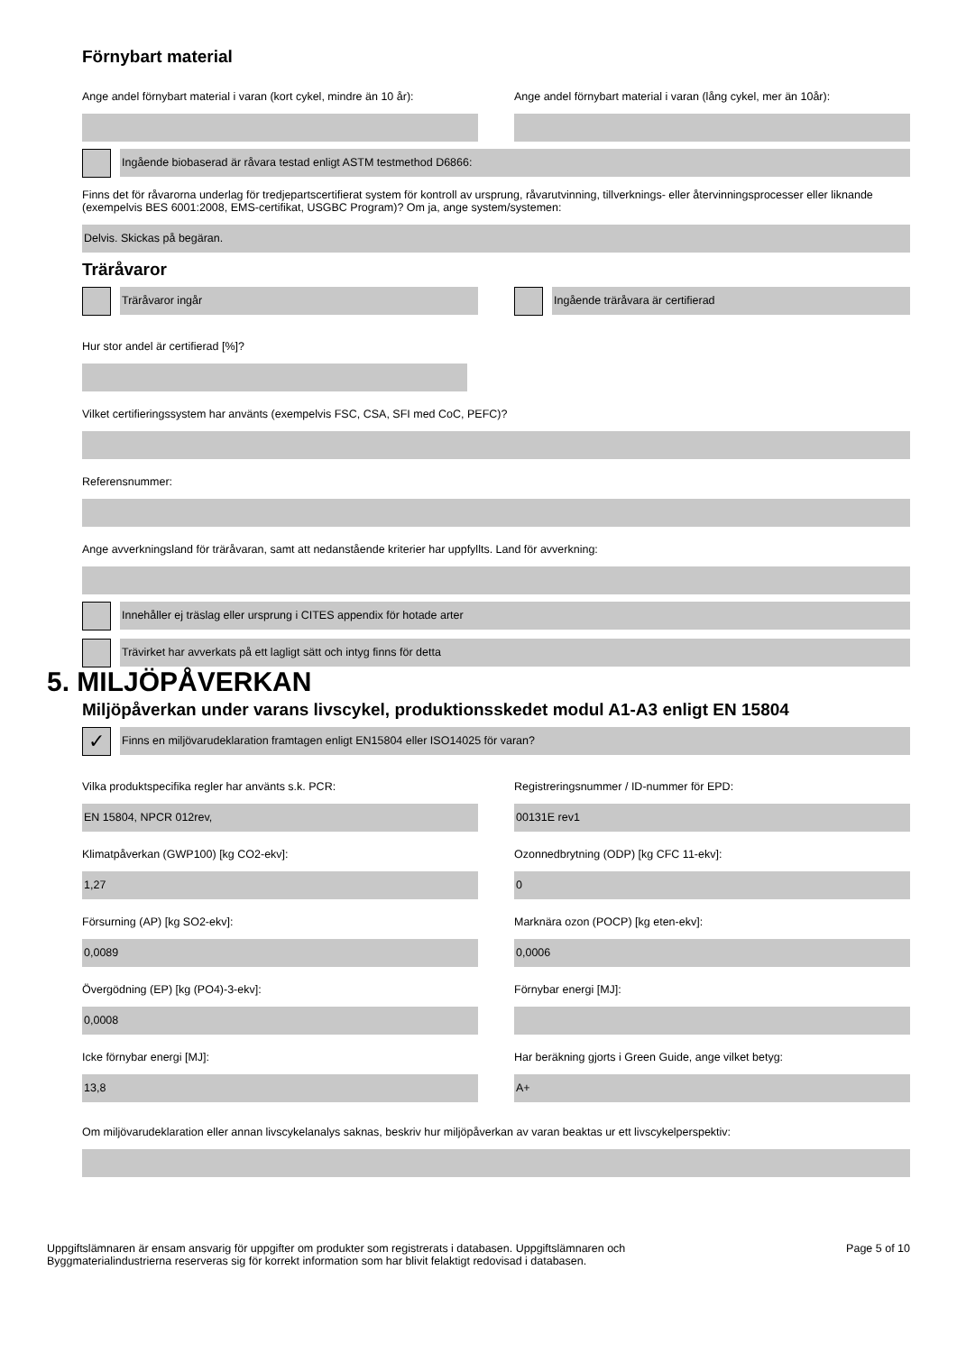Förnybart material
Ange andel förnybart material i varan (kort cykel, mindre än 10 år):
Ange andel förnybart material i varan (lång cykel, mer än 10år):
Ingående biobaserad är råvara testad enligt ASTM testmethod D6866:
Finns det för råvarorna underlag för tredjepartscertifierat system för kontroll av ursprung, råvarutvinning, tillverknings- eller återvinningsprocesser eller liknande (exempelvis BES 6001:2008, EMS-certifikat, USGBC Program)? Om ja, ange system/systemen:
Delvis. Skickas på begäran.
Träråvaror
Träråvaror ingår Ingående träråvara är certifierad
Hur stor andel är certifierad [%]?
Vilket certifieringssystem har använts (exempelvis FSC, CSA, SFI med CoC, PEFC)?
Referensnummer:
Ange avverkningsland för träråvaran, samt att nedanstående kriterier har uppfyllts. Land för avverkning:
Innehåller ej träslag eller ursprung i CITES appendix för hotade arter
Trävirket har avverkats på ett lagligt sätt och intyg finns för detta
5. MILJÖPÅVERKAN
Miljöpåverkan under varans livscykel, produktionsskedet modul A1-A3 enligt EN 15804
✓
Finns en miljövarudeklaration framtagen enligt EN15804 eller ISO14025 för varan?
Vilka produktspecifika regler har använts s.k. PCR:
EN 15804, NPCR 012rev,
Klimatpåverkan (GWP100) [kg CO2-ekv]:
1,27
Försurning (AP) [kg SO2-ekv]:
0,0089
Övergödning (EP) [kg (PO4)-3-ekv]:
0,0008
Icke förnybar energi [MJ]:
13,8
Registreringsnummer / ID-nummer för EPD:
00131E rev1
Ozonnedbrytning (ODP) [kg CFC 11-ekv]:
0
Marknära ozon (POCP) [kg eten-ekv]:
0,0006
Förnybar energi [MJ]:
Har beräkning gjorts i Green Guide, ange vilket betyg:
A+
Om miljövarudeklaration eller annan livscykelanalys saknas, beskriv hur miljöpåverkan av varan beaktas ur ett livscykelperspektiv:
Uppgiftslämnaren är ensam ansvarig för uppgifter om produkter som registrerats i databasen. Uppgiftslämnaren och
Byggmaterialindustrierna reserveras sig för korrekt information som har blivit felaktigt redovisad i databasen.
Page 5 of 10